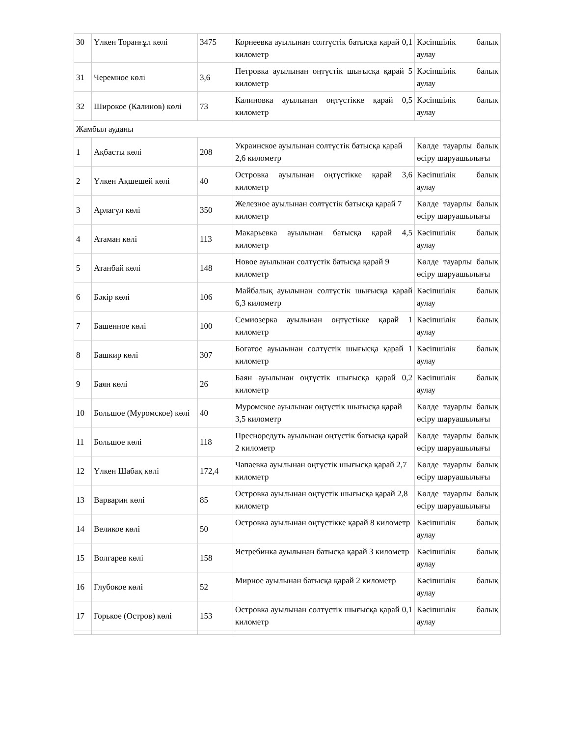| 30 | Үлкен Торанғұл көлі | 3475 | Корнеевка ауылынан солтүстік батысқа қарай 0,1 километр | Кәсіпшілік балық аулау |
| 31 | Черемное көлі | 3,6 | Петровка ауылынан оңтүстік шығысқа қарай 5 километр | Кәсіпшілік балық аулау |
| 32 | Широкое (Калинов) көлі | 73 | Калиновка ауылынан оңтүстікке қарай 0,5 километр | Кәсіпшілік балық аулау |
| Жамбыл ауданы | | | | |
| 1 | Ақбасты көлі | 208 | Украинское ауылынан солтүстік батысқа қарай 2,6 километр | Көлде тауарлы балық өсіру шаруашылығы |
| 2 | Үлкен Ақшешей көлі | 40 | Островка ауылынан оңтүстікке қарай 3,6 километр | Кәсіпшілік балық аулау |
| 3 | Арлагүл көлі | 350 | Железное ауылынан солтүстік батысқа қарай 7 километр | Көлде тауарлы балық өсіру шаруашылығы |
| 4 | Атаман көлі | 113 | Макарьевка ауылынан батысқа қарай 4,5 километр | Кәсіпшілік балық аулау |
| 5 | Атанбай көлі | 148 | Новое ауылынан солтүстік батысқа қарай 9 километр | Көлде тауарлы балық өсіру шаруашылығы |
| 6 | Бәкір көлі | 106 | Майбалық ауылынан солтүстік шығысқа қарай 6,3 километр | Кәсіпшілік балық аулау |
| 7 | Башенное көлі | 100 | Семиозерка ауылынан оңтүстікке қарай 1 километр | Кәсіпшілік балық аулау |
| 8 | Башкир көлі | 307 | Богатое ауылынан солтүстік шығысқа қарай 1 километр | Кәсіпшілік балық аулау |
| 9 | Баян көлі | 26 | Баян ауылынан оңтүстік шығысқа қарай 0,2 километр | Кәсіпшілік балық аулау |
| 10 | Большое (Муромское) көлі | 40 | Муромское ауылынан оңтүстік шығысқа қарай 3,5 километр | Көлде тауарлы балық өсіру шаруашылығы |
| 11 | Большое көлі | 118 | Пресноредуть ауылынан оңтүстік батысқа қарай 2 километр | Көлде тауарлы балық өсіру шаруашылығы |
| 12 | Үлкен Шабақ көлі | 172,4 | Чапаевка ауылынан оңтүстік шығысқа қарай 2,7 километр | Көлде тауарлы балық өсіру шаруашылығы |
| 13 | Варварин көлі | 85 | Островка ауылынан оңтүстік шығысқа қарай 2,8 километр | Көлде тауарлы балық өсіру шаруашылығы |
| 14 | Великое көлі | 50 | Островка ауылынан оңтүстікке қарай 8 километр | Кәсіпшілік балық аулау |
| 15 | Волгарев көлі | 158 | Ястребинка ауылынан батысқа қарай 3 километр | Кәсіпшілік балық аулау |
| 16 | Глубокое көлі | 52 | Мирное ауылынан батысқа қарай 2 километр | Кәсіпшілік балық аулау |
| 17 | Горькое (Остров) көлі | 153 | Островка ауылынан солтүстік шығысқа қарай 0,1 километр | Кәсіпшілік балық аулау |